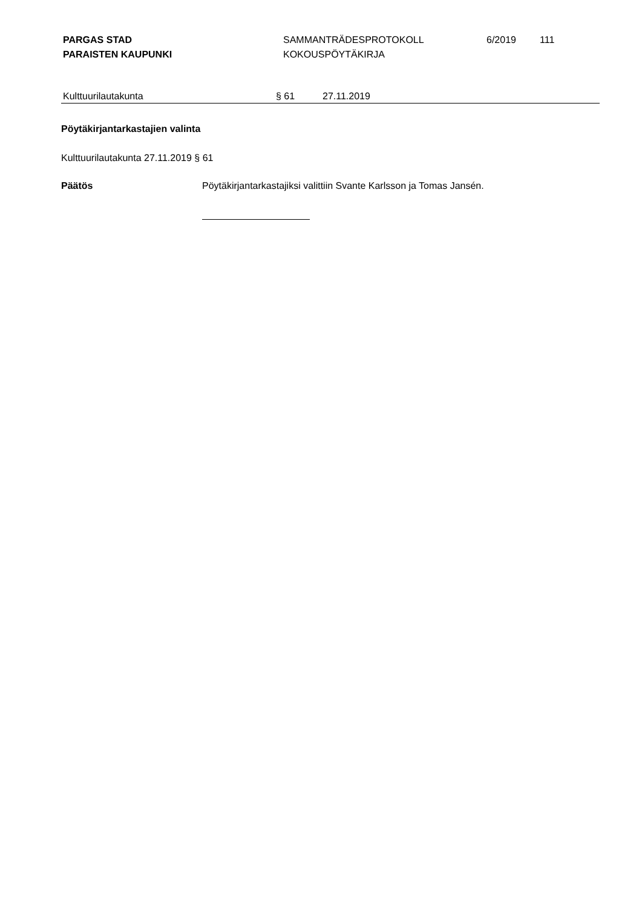PARGAS STAD
PARAISTEN KAUPUNKI
SAMMANTRÄDESPROTOKOLL
KOKOUSPÖYTÄKIRJA
6/2019 111
Kulttuurilautakunta § 61 27.11.2019
Pöytäkirjantarkastajien valinta
Kulttuurilautakunta 27.11.2019 § 61
Päätös Pöytäkirjantarkastajiksi valittiin Svante Karlsson ja Tomas Jansén.